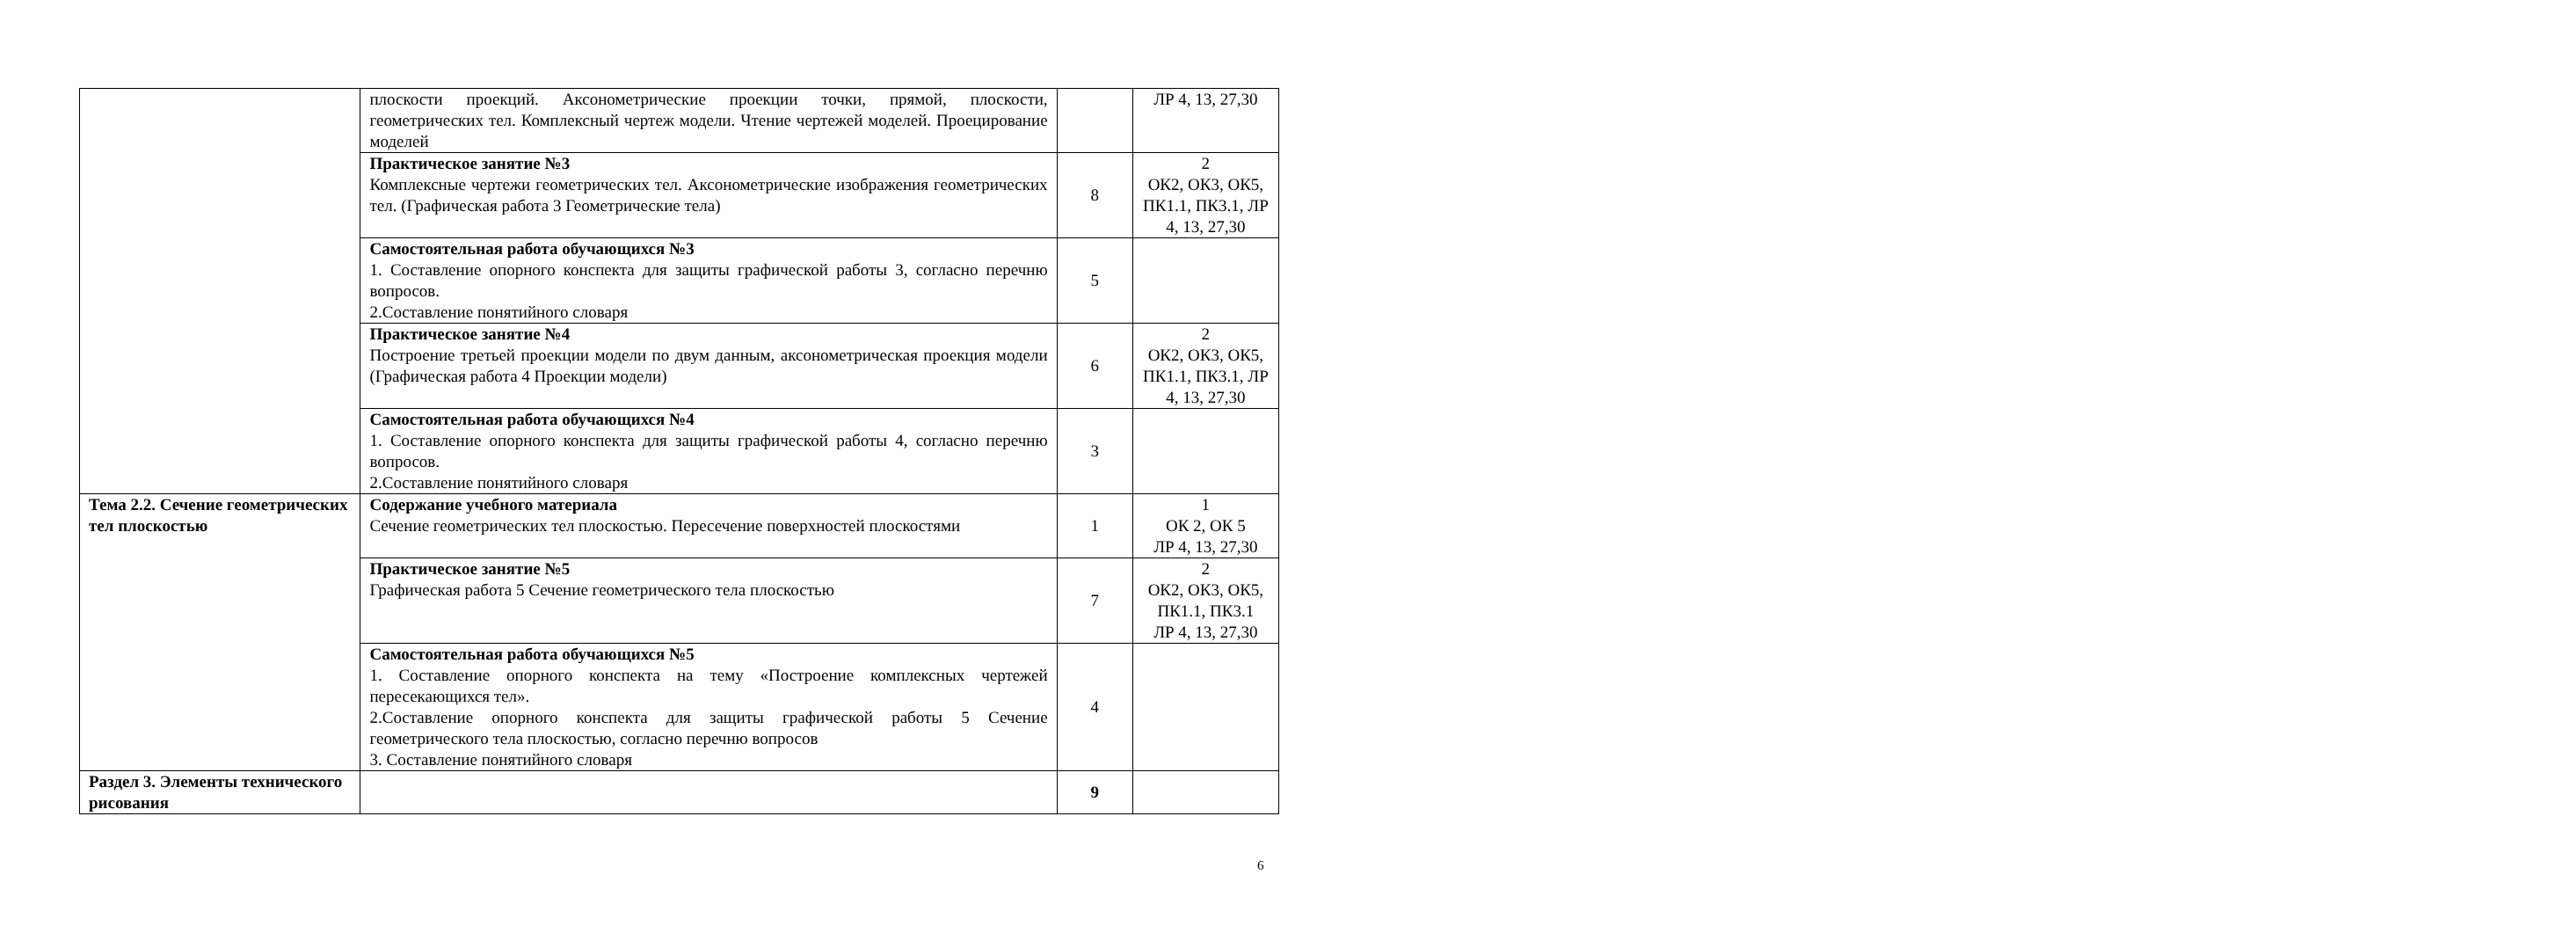| | плоскости проекций. Аксонометрические проекции точки, прямой, плоскости, геометрических тел. Комплексный чертеж модели. Чтение чертежей моделей. Проецирование моделей | | ЛР 4, 13, 27,30 |
| | Практическое занятие №3 Комплексные чертежи геометрических тел. Аксонометрические изображения геометрических тел. (Графическая работа 3 Геометрические тела) | 8 | 2 ОК2, ОК3, ОК5, ПК1.1, ПК3.1, ЛР 4, 13, 27,30 |
| | Самостоятельная работа обучающихся №3 1. Составление опорного конспекта для защиты графической работы 3, согласно перечню вопросов. 2.Составление понятийного словаря | 5 | |
| | Практическое занятие №4 Построение третьей проекции модели по двум данным, аксонометрическая проекция модели (Графическая работа 4 Проекции модели) | 6 | 2 ОК2, ОК3, ОК5, ПК1.1, ПК3.1, ЛР 4, 13, 27,30 |
| | Самостоятельная работа обучающихся №4 1. Составление опорного конспекта для защиты графической работы 4, согласно перечню вопросов. 2.Составление понятийного словаря | 3 | |
| Тема 2.2. Сечение геометрических тел плоскостью | Содержание учебного материала Сечение геометрических тел плоскостью. Пересечение поверхностей плоскостями | 1 | 1 ОК 2, ОК 5 ЛР 4, 13, 27,30 |
| | Практическое занятие №5 Графическая работа 5 Сечение геометрического тела плоскостью | 7 | 2 ОК2, ОК3, ОК5, ПК1.1, ПК3.1 ЛР 4, 13, 27,30 |
| | Самостоятельная работа обучающихся №5 1. Составление опорного конспекта на тему «Построение комплексных чертежей пересекающихся тел». 2.Составление опорного конспекта для защиты графической работы 5 Сечение геометрического тела плоскостью, согласно перечню вопросов 3. Составление понятийного словаря | 4 | |
| Раздел 3. Элементы технического рисования | | 9 | |
6